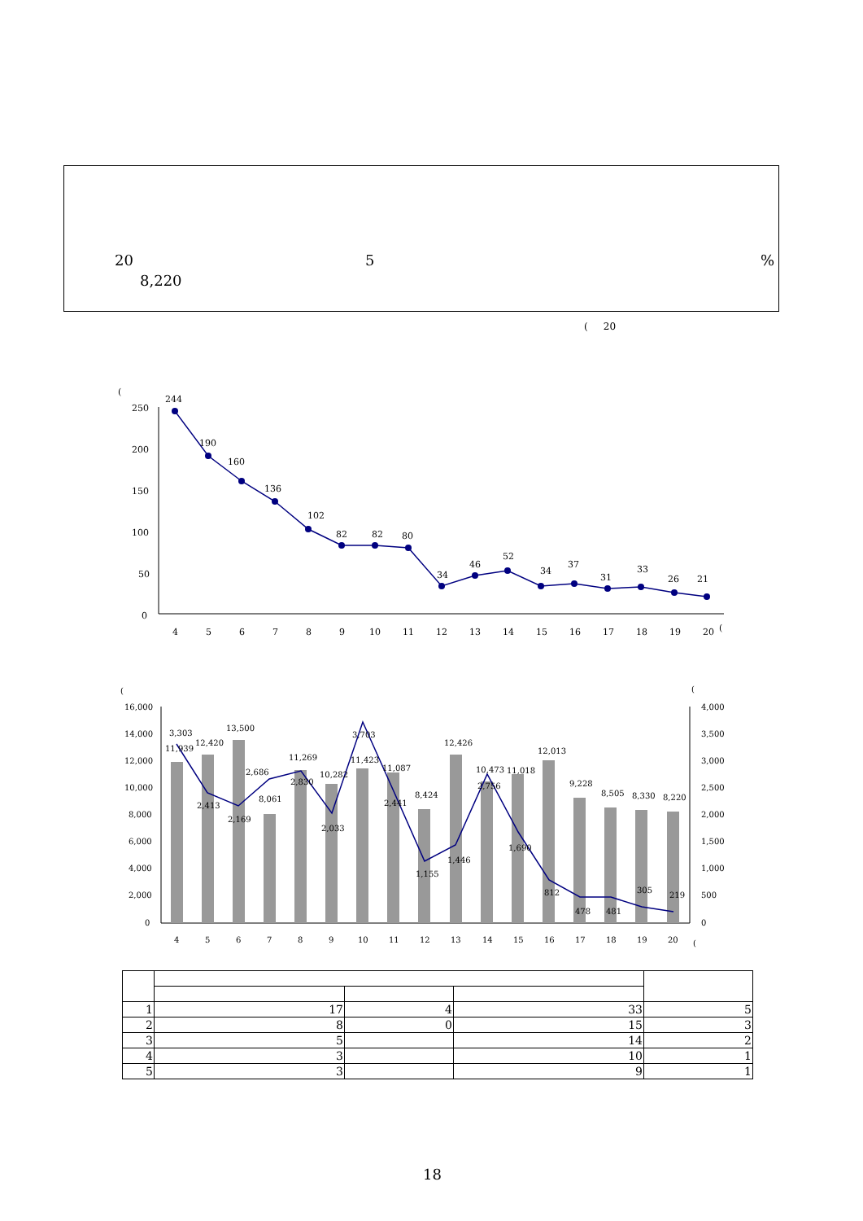20 5%
8,220
( 20
(
250
200
150
100
50
0
244
190
160
136
102
82
82
80
34
46
52
34
37
31
33
26
21
4
5
6
7
8
9
10
11
12
13
14
15
16
17
18
19
20
(
(
(
16,000
14,000
12,000
10,000
8,000
6,000
4,000
2,000
0
4,000
3,500
3,000
2,500
2,000
1,500
1,000
500
0
3,303
12,420
13,500
11,939
2,413
2,169
2,686
8,061
11,269
2,830
10,282
2,033
3,703
11,423
11,087
2,441
8,424
1,155
12,426
1,446
10,473
2,756
11,018
1,690
12,013
812
9,228
478
8,505
481
8,330
305
8,220
219
4
5
6
7
8
9
10
11
12
13
14
15
16
17
18
19
20
(
| 1 | 17 | 4 | 33 | 5 |
| 2 | 8 | 0 | 15 | 3 |
| 3 | 5 | | 14 | 2 |
| 4 | 3 | | 10 | 1 |
| 5 | 3 | | 9 | 1 |
18